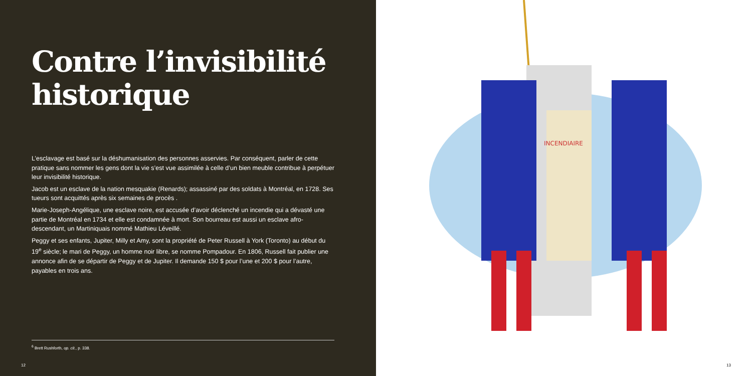Contre l’invisibilité historique
L’esclavage est basé sur la déshumanisation des personnes asservies. Par conséquent, parler de cette pratique sans nommer les gens dont la vie s’est vue assimilée à celle d’un bien meuble contribue à perpétuer leur invisibilité historique.
Jacob est un esclave de la nation mesquakie (Renards); assassiné par des soldats à Montréal, en 1728. Ses tueurs sont acquittés après six semaines de procès .
Marie-Joseph-Angélique, une esclave noire, est accusée d’avoir déclenché un incendie qui a dévasté une partie de Montréal en 1734 et elle est condamnée à mort. Son bourreau est aussi un esclave afro-descendant, un Martiniquais nommé Mathieu Léveillé.
Peggy et ses enfants, Jupiter, Milly et Amy, sont la propriété de Peter Russell à York (Toronto) au début du 19<sup>e</sup> siècle; le mari de Peggy, un homme noir libre, se nomme Pompadour. En 1806, Russell fait publier une annonce afin de se départir de Peggy et de Jupiter. Il demande 150 $ pour l’une et 200 $ pour l’autre, payables en trois ans.
<sup>6</sup> Brett Rushforth, op. cit., p. 338.
12
INCENDIAIRE
13